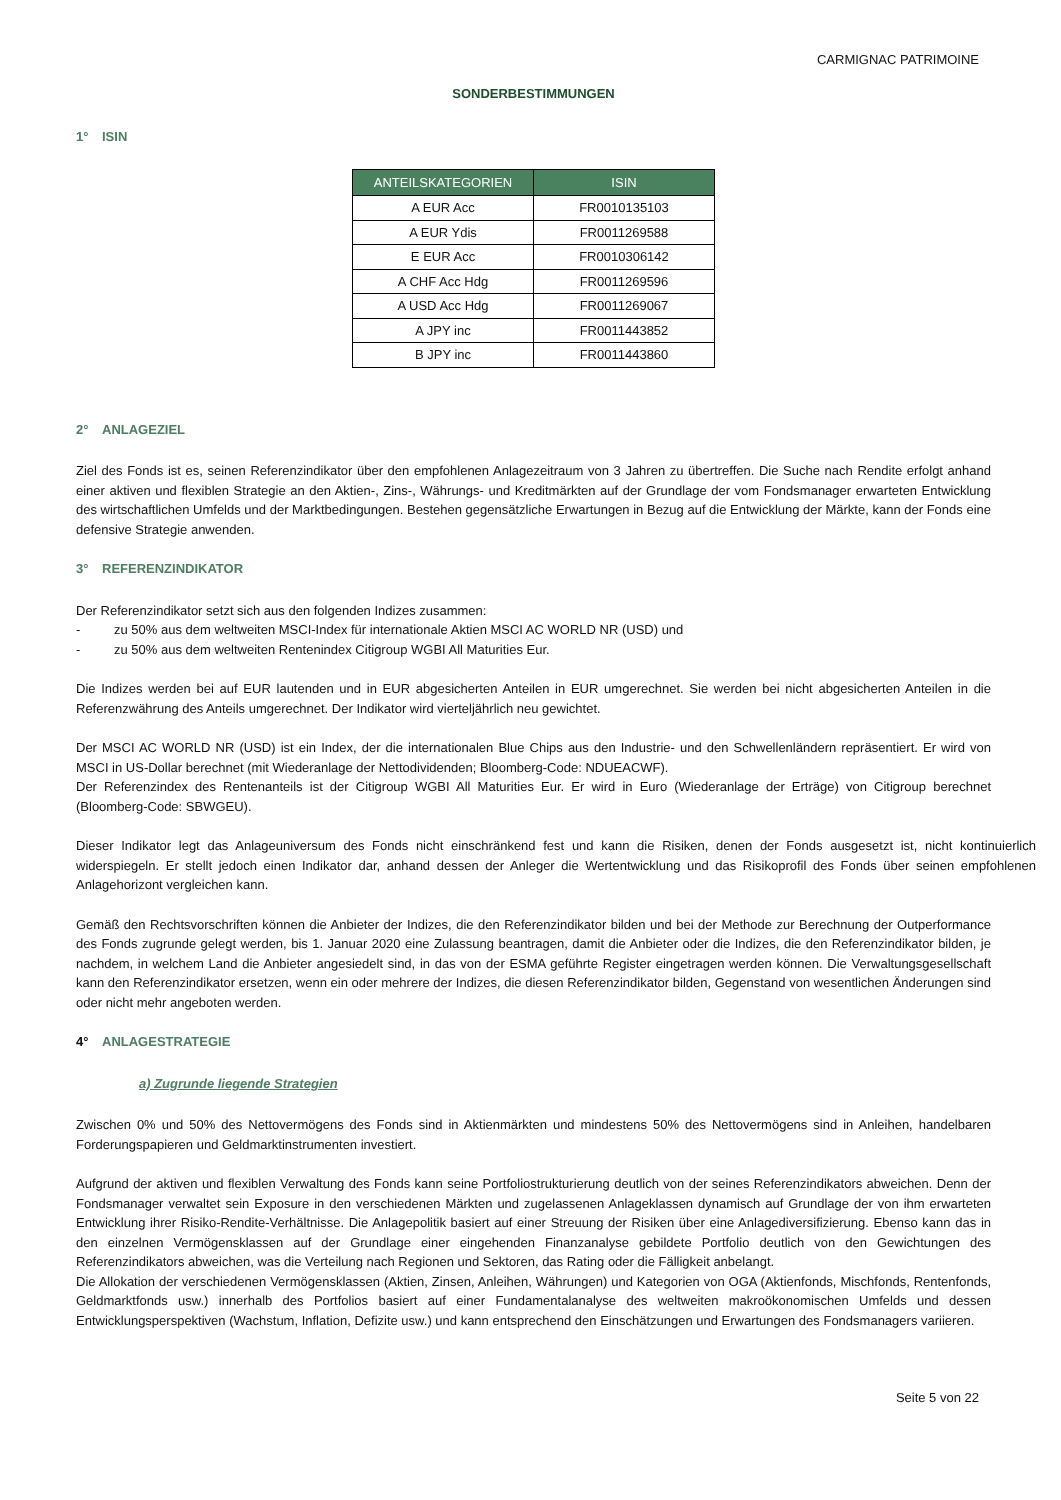CARMIGNAC PATRIMOINE
SONDERBESTIMMUNGEN
1° ISIN
| ANTEILSKATEGORIEN | ISIN |
| --- | --- |
| A EUR Acc | FR0010135103 |
| A EUR Ydis | FR0011269588 |
| E EUR Acc | FR0010306142 |
| A CHF Acc Hdg | FR0011269596 |
| A USD Acc Hdg | FR0011269067 |
| A JPY inc | FR0011443852 |
| B JPY inc | FR0011443860 |
2° ANLAGEZIEL
Ziel des Fonds ist es, seinen Referenzindikator über den empfohlenen Anlagezeitraum von 3 Jahren zu übertreffen. Die Suche nach Rendite erfolgt anhand einer aktiven und flexiblen Strategie an den Aktien-, Zins-, Währungs- und Kreditmärkten auf der Grundlage der vom Fondsmanager erwarteten Entwicklung des wirtschaftlichen Umfelds und der Marktbedingungen. Bestehen gegensätzliche Erwartungen in Bezug auf die Entwicklung der Märkte, kann der Fonds eine defensive Strategie anwenden.
3° REFERENZINDIKATOR
Der Referenzindikator setzt sich aus den folgenden Indizes zusammen:
- zu 50% aus dem weltweiten MSCI-Index für internationale Aktien MSCI AC WORLD NR (USD) und
- zu 50% aus dem weltweiten Rentenindex Citigroup WGBI All Maturities Eur.
Die Indizes werden bei auf EUR lautenden und in EUR abgesicherten Anteilen in EUR umgerechnet. Sie werden bei nicht abgesicherten Anteilen in die Referenzwährung des Anteils umgerechnet. Der Indikator wird vierteljährlich neu gewichtet.
Der MSCI AC WORLD NR (USD) ist ein Index, der die internationalen Blue Chips aus den Industrie- und den Schwellenländern repräsentiert. Er wird von MSCI in US-Dollar berechnet (mit Wiederanlage der Nettodividenden; Bloomberg-Code: NDUEACWF).
Der Referenzindex des Rentenanteils ist der Citigroup WGBI All Maturities Eur. Er wird in Euro (Wiederanlage der Erträge) von Citigroup berechnet (Bloomberg-Code: SBWGEU).
Dieser Indikator legt das Anlageuniversum des Fonds nicht einschränkend fest und kann die Risiken, denen der Fonds ausgesetzt ist, nicht kontinuierlich widerspiegeln. Er stellt jedoch einen Indikator dar, anhand dessen der Anleger die Wertentwicklung und das Risikoprofil des Fonds über seinen empfohlenen Anlagehorizont vergleichen kann.
Gemäß den Rechtsvorschriften können die Anbieter der Indizes, die den Referenzindikator bilden und bei der Methode zur Berechnung der Outperformance des Fonds zugrunde gelegt werden, bis 1. Januar 2020 eine Zulassung beantragen, damit die Anbieter oder die Indizes, die den Referenzindikator bilden, je nachdem, in welchem Land die Anbieter angesiedelt sind, in das von der ESMA geführte Register eingetragen werden können. Die Verwaltungsgesellschaft kann den Referenzindikator ersetzen, wenn ein oder mehrere der Indizes, die diesen Referenzindikator bilden, Gegenstand von wesentlichen Änderungen sind oder nicht mehr angeboten werden.
4° ANLAGESTRATEGIE
a) Zugrunde liegende Strategien
Zwischen 0% und 50% des Nettovermögens des Fonds sind in Aktienmärkten und mindestens 50% des Nettovermögens sind in Anleihen, handelbaren Forderungspapieren und Geldmarktinstrumenten investiert.
Aufgrund der aktiven und flexiblen Verwaltung des Fonds kann seine Portfoliostrukturierung deutlich von der seines Referenzindikators abweichen. Denn der Fondsmanager verwaltet sein Exposure in den verschiedenen Märkten und zugelassenen Anlageklassen dynamisch auf Grundlage der von ihm erwarteten Entwicklung ihrer Risiko-Rendite-Verhältnisse. Die Anlagepolitik basiert auf einer Streuung der Risiken über eine Anlagediversifizierung. Ebenso kann das in den einzelnen Vermögensklassen auf der Grundlage einer eingehenden Finanzanalyse gebildete Portfolio deutlich von den Gewichtungen des Referenzindikators abweichen, was die Verteilung nach Regionen und Sektoren, das Rating oder die Fälligkeit anbelangt.
Die Allokation der verschiedenen Vermögensklassen (Aktien, Zinsen, Anleihen, Währungen) und Kategorien von OGA (Aktienfonds, Mischfonds, Rentenfonds, Geldmarktfonds usw.) innerhalb des Portfolios basiert auf einer Fundamentalanalyse des weltweiten makroökonomischen Umfelds und dessen Entwicklungsperspektiven (Wachstum, Inflation, Defizite usw.) und kann entsprechend den Einschätzungen und Erwartungen des Fondsmanagers variieren.
Seite 5 von 22